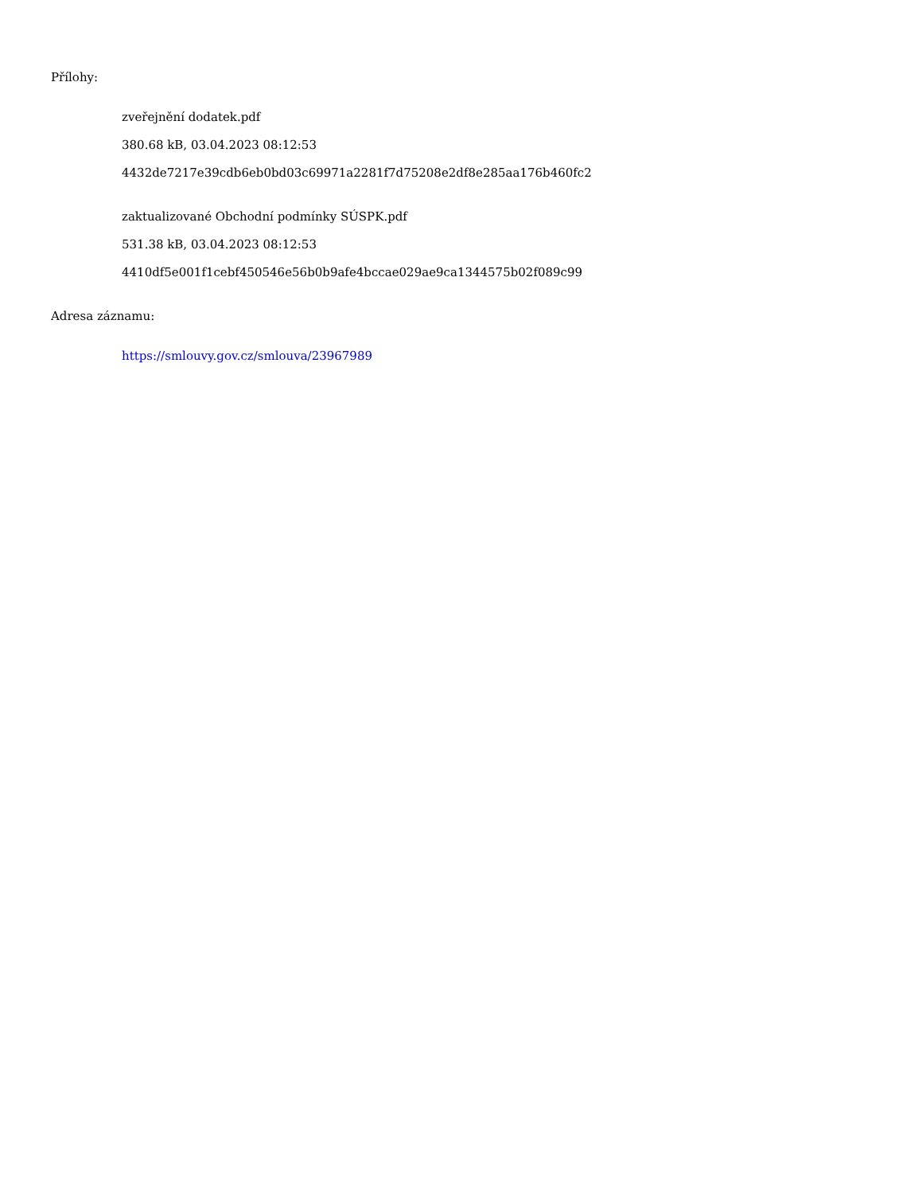Přílohy:
zveřejnění dodatek.pdf
380.68 kB, 03.04.2023 08:12:53
4432de7217e39cdb6eb0bd03c69971a2281f7d75208e2df8e285aa176b460fc2
zaktualizované Obchodní podmínky SÚSPK.pdf
531.38 kB, 03.04.2023 08:12:53
4410df5e001f1cebf450546e56b0b9afe4bccae029ae9ca1344575b02f089c99
Adresa záznamu:
https://smlouvy.gov.cz/smlouva/23967989